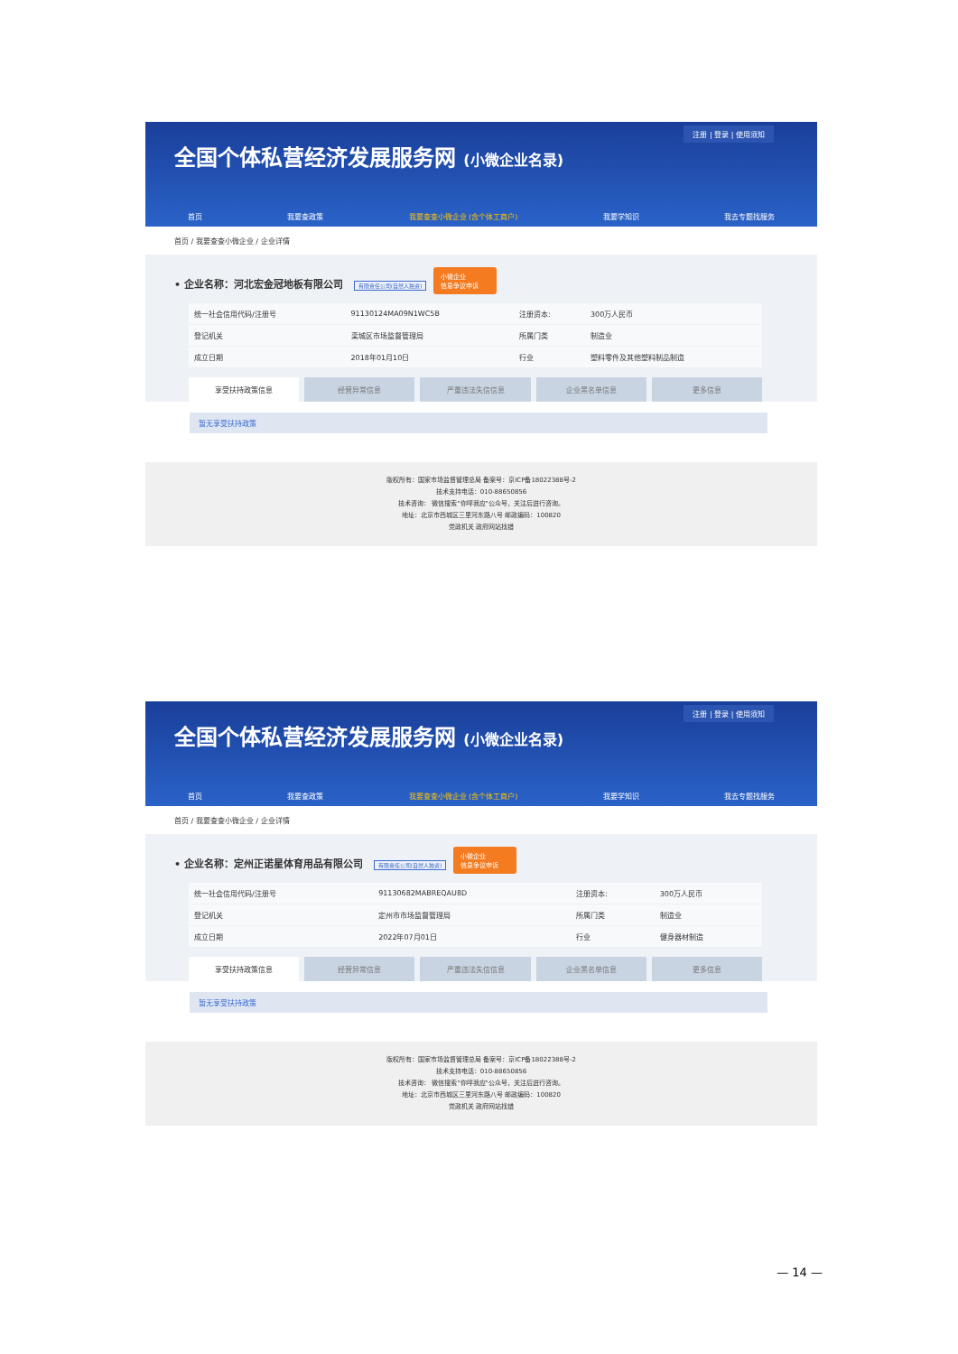注册 | 登录 | 使用须知
全国个体私营经济发展服务网 (小微企业名录)
首页 我要查政策 我要查查小微企业 (含个体工商户) 我要学知识 我去专题找服务
首页 / 我要查查小微企业 / 企业详情
• 企业名称：河北宏金冠地板有限公司 有限责任公司(自然人独资) 小微企业
信息争议申诉
| 统一社会信用代码/注册号 | 91130124MA09N1WC5B | 注册资本: | 300万人民币 |
| 登记机关 | 栾城区市场监督管理局 | 所属门类 | 制造业 |
| 成立日期 | 2018年01月10日 | 行业 | 塑料零件及其他塑料制品制造 |
享受扶持政策信息 经营异常信息 严重违法失信信息 企业黑名单信息 更多信息
暂无享受扶持政策
版权所有：国家市场监督管理总局 备案号：京ICP备18022388号-2
技术支持电话：010-88650856
技术咨询： 微信搜索"你呼我应"公众号，关注后进行咨询。
地址：北京市西城区三里河东路八号 邮政编码：100820
党政机关 政府网站找错
注册 | 登录 | 使用须知
全国个体私营经济发展服务网 (小微企业名录)
首页 我要查政策 我要查查小微企业 (含个体工商户) 我要学知识 我去专题找服务
首页 / 我要查查小微企业 / 企业详情
• 企业名称：定州正诺星体育用品有限公司 有限责任公司(自然人独资) 小微企业
信息争议申诉
| 统一社会信用代码/注册号 | 91130682MABREQAU8D | 注册资本: | 300万人民币 |
| 登记机关 | 定州市市场监督管理局 | 所属门类 | 制造业 |
| 成立日期 | 2022年07月01日 | 行业 | 健身器材制造 |
享受扶持政策信息 经营异常信息 严重违法失信信息 企业黑名单信息 更多信息
暂无享受扶持政策
版权所有：国家市场监督管理总局 备案号：京ICP备18022388号-2
技术支持电话：010-88650856
技术咨询： 微信搜索"你呼我应"公众号，关注后进行咨询。
地址：北京市西城区三里河东路八号 邮政编码：100820
党政机关 政府网站找错
— 14 —